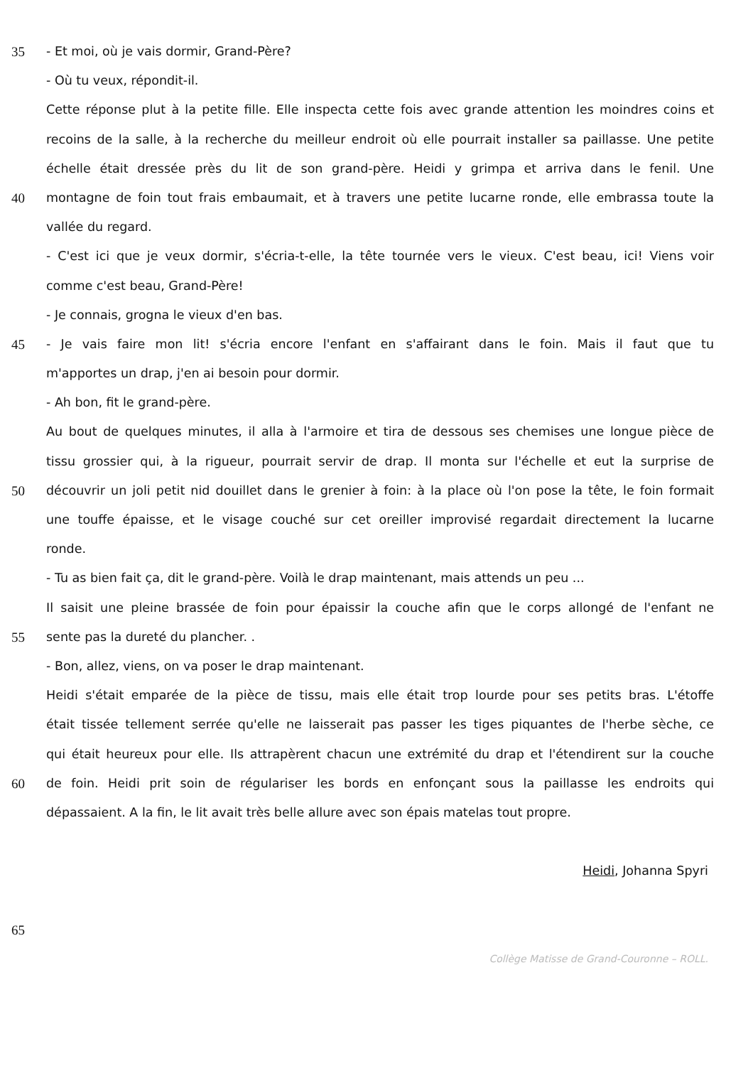35 - Et moi, où je vais dormir, Grand-Père?
- Où tu veux, répondit-il.
Cette réponse plut à la petite fille. Elle inspecta cette fois avec grande attention les moindres coins et
recoins de la salle, à la recherche du meilleur endroit où elle pourrait installer sa paillasse. Une petite
échelle était dressée près du lit de son grand-père. Heidi y grimpa et arriva dans le fenil. Une
40 montagne de foin tout frais embaumait, et à travers une petite lucarne ronde, elle embrassa toute la
vallée du regard.
- C'est ici que je veux dormir, s'écria-t-elle, la tête tournée vers le vieux. C'est beau, ici! Viens voir
comme c'est beau, Grand-Père!
- Je connais, grogna le vieux d'en bas.
45 - Je vais faire mon lit! s'écria encore l'enfant en s'affairant dans le foin. Mais il faut que tu
m'apportes un drap, j'en ai besoin pour dormir.
- Ah bon, fit le grand-père.
Au bout de quelques minutes, il alla à l'armoire et tira de dessous ses chemises une longue pièce de
tissu grossier qui, à la rigueur, pourrait servir de drap. Il monta sur l'échelle et eut la surprise de
50 découvrir un joli petit nid douillet dans le grenier à foin: à la place où l'on pose la tête, le foin formait
une touffe épaisse, et le visage couché sur cet oreiller improvisé regardait directement la lucarne
ronde.
- Tu as bien fait ça, dit le grand-père. Voilà le drap maintenant, mais attends un peu ...
Il saisit une pleine brassée de foin pour épaissir la couche afin que le corps allongé de l'enfant ne
55 sente pas la dureté du plancher. .
- Bon, allez, viens, on va poser le drap maintenant.
Heidi s'était emparée de la pièce de tissu, mais elle était trop lourde pour ses petits bras. L'étoffe
était tissée tellement serrée qu'elle ne laisserait pas passer les tiges piquantes de l'herbe sèche, ce
qui était heureux pour elle. Ils attrapèrent chacun une extrémité du drap et l'étendirent sur la couche
60 de foin. Heidi prit soin de régulariser les bords en enfonçant sous la paillasse les endroits qui
dépassaient. A la fin, le lit avait très belle allure avec son épais matelas tout propre.
Heidi, Johanna Spyri
65
Collège Matisse de Grand-Couronne – ROLL.